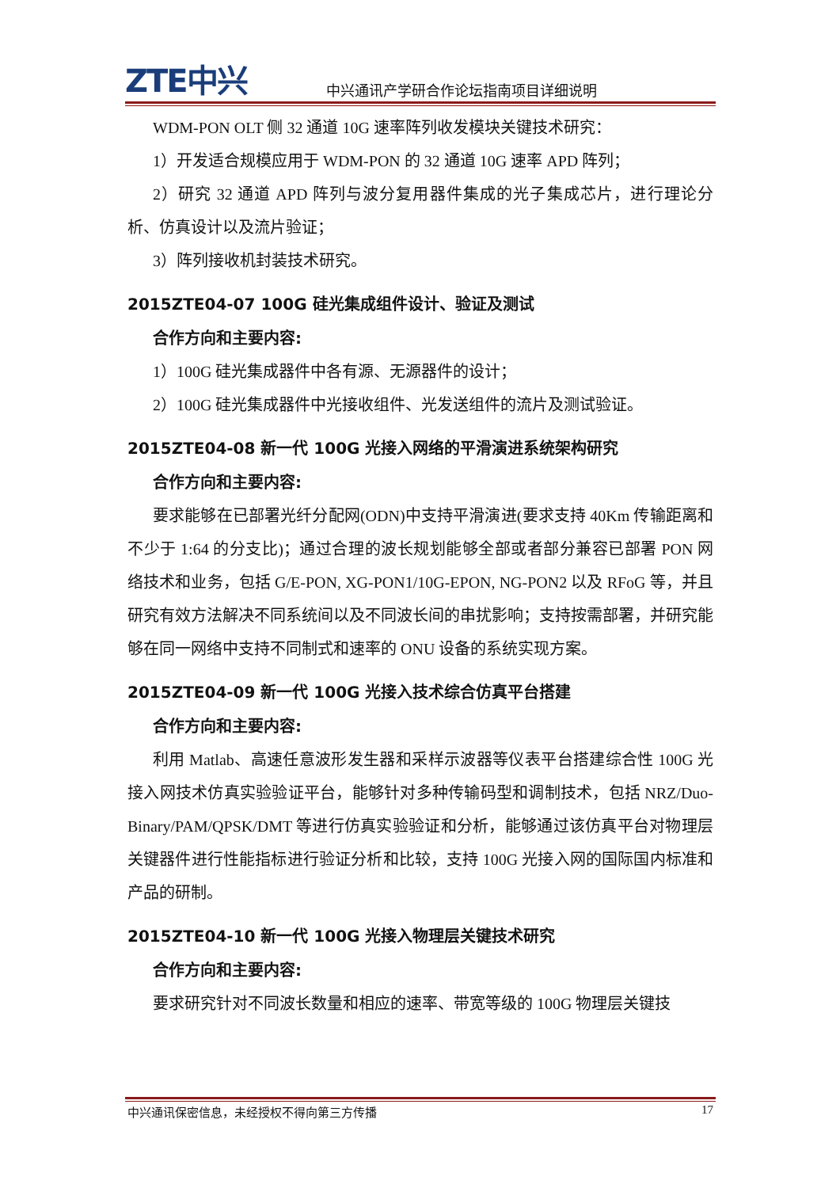ZTE中兴 中兴通讯产学研合作论坛指南项目详细说明
WDM-PON OLT 侧 32 通道 10G 速率阵列收发模块关键技术研究：
1）开发适合规模应用于 WDM-PON 的 32 通道 10G 速率 APD 阵列；
2）研究 32 通道 APD 阵列与波分复用器件集成的光子集成芯片，进行理论分析、仿真设计以及流片验证；
3）阵列接收机封装技术研究。
2015ZTE04-07 100G 硅光集成组件设计、验证及测试
合作方向和主要内容:
1）100G 硅光集成器件中各有源、无源器件的设计；
2）100G 硅光集成器件中光接收组件、光发送组件的流片及测试验证。
2015ZTE04-08 新一代 100G 光接入网络的平滑演进系统架构研究
合作方向和主要内容:
要求能够在已部署光纤分配网(ODN)中支持平滑演进(要求支持 40Km 传输距离和不少于 1:64 的分支比)；通过合理的波长规划能够全部或者部分兼容已部署 PON 网络技术和业务，包括 G/E-PON, XG-PON1/10G-EPON, NG-PON2 以及 RFoG 等，并且研究有效方法解决不同系统间以及不同波长间的串扰影响；支持按需部署，并研究能够在同一网络中支持不同制式和速率的 ONU 设备的系统实现方案。
2015ZTE04-09 新一代 100G 光接入技术综合仿真平台搭建
合作方向和主要内容:
利用 Matlab、高速任意波形发生器和采样示波器等仪表平台搭建综合性 100G 光接入网技术仿真实验验证平台，能够针对多种传输码型和调制技术，包括 NRZ/Duo-Binary/PAM/QPSK/DMT 等进行仿真实验验证和分析，能够通过该仿真平台对物理层关键器件进行性能指标进行验证分析和比较，支持 100G 光接入网的国际国内标准和产品的研制。
2015ZTE04-10 新一代 100G 光接入物理层关键技术研究
合作方向和主要内容:
要求研究针对不同波长数量和相应的速率、带宽等级的 100G 物理层关键技
中兴通讯保密信息，未经授权不得向第三方传播 17